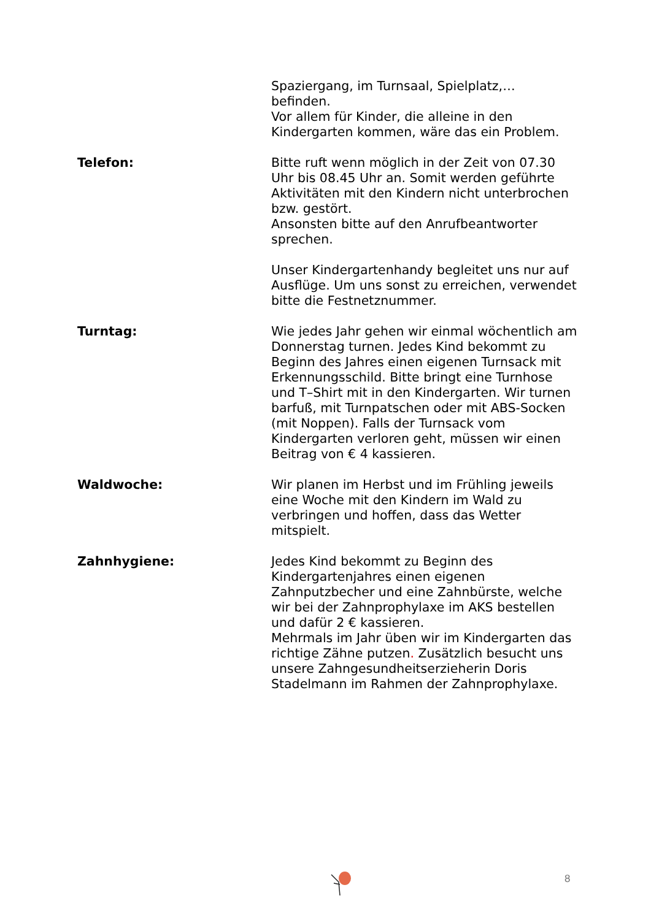Spaziergang, im Turnsaal, Spielplatz,… befinden.
Vor allem für Kinder, die alleine in den Kindergarten kommen, wäre das ein Problem.
Telefon: Bitte ruft wenn möglich in der Zeit von 07.30 Uhr bis 08.45 Uhr an. Somit werden geführte Aktivitäten mit den Kindern nicht unterbrochen bzw. gestört.
Ansonsten bitte auf den Anrufbeantworter sprechen.
Unser Kindergartenhandy begleitet uns nur auf Ausflüge. Um uns sonst zu erreichen, verwendet bitte die Festnetznummer.
Turntag: Wie jedes Jahr gehen wir einmal wöchentlich am Donnerstag turnen. Jedes Kind bekommt zu Beginn des Jahres einen eigenen Turnsack mit Erkennungsschild. Bitte bringt eine Turnhose und T–Shirt mit in den Kindergarten. Wir turnen barfuß, mit Turnpatschen oder mit ABS-Socken (mit Noppen). Falls der Turnsack vom Kindergarten verloren geht, müssen wir einen Beitrag von € 4 kassieren.
Waldwoche: Wir planen im Herbst und im Frühling jeweils eine Woche mit den Kindern im Wald zu verbringen und hoffen, dass das Wetter mitspielt.
Zahnhygiene: Jedes Kind bekommt zu Beginn des Kindergartenjahres einen eigenen Zahnputzbecher und eine Zahnbürste, welche wir bei der Zahnprophylaxe im AKS bestellen und dafür 2 € kassieren.
Mehrmals im Jahr üben wir im Kindergarten das richtige Zähne putzen. Zusätzlich besucht uns unsere Zahngesundheitserzieherin Doris Stadelmann im Rahmen der Zahnprophylaxe.
8